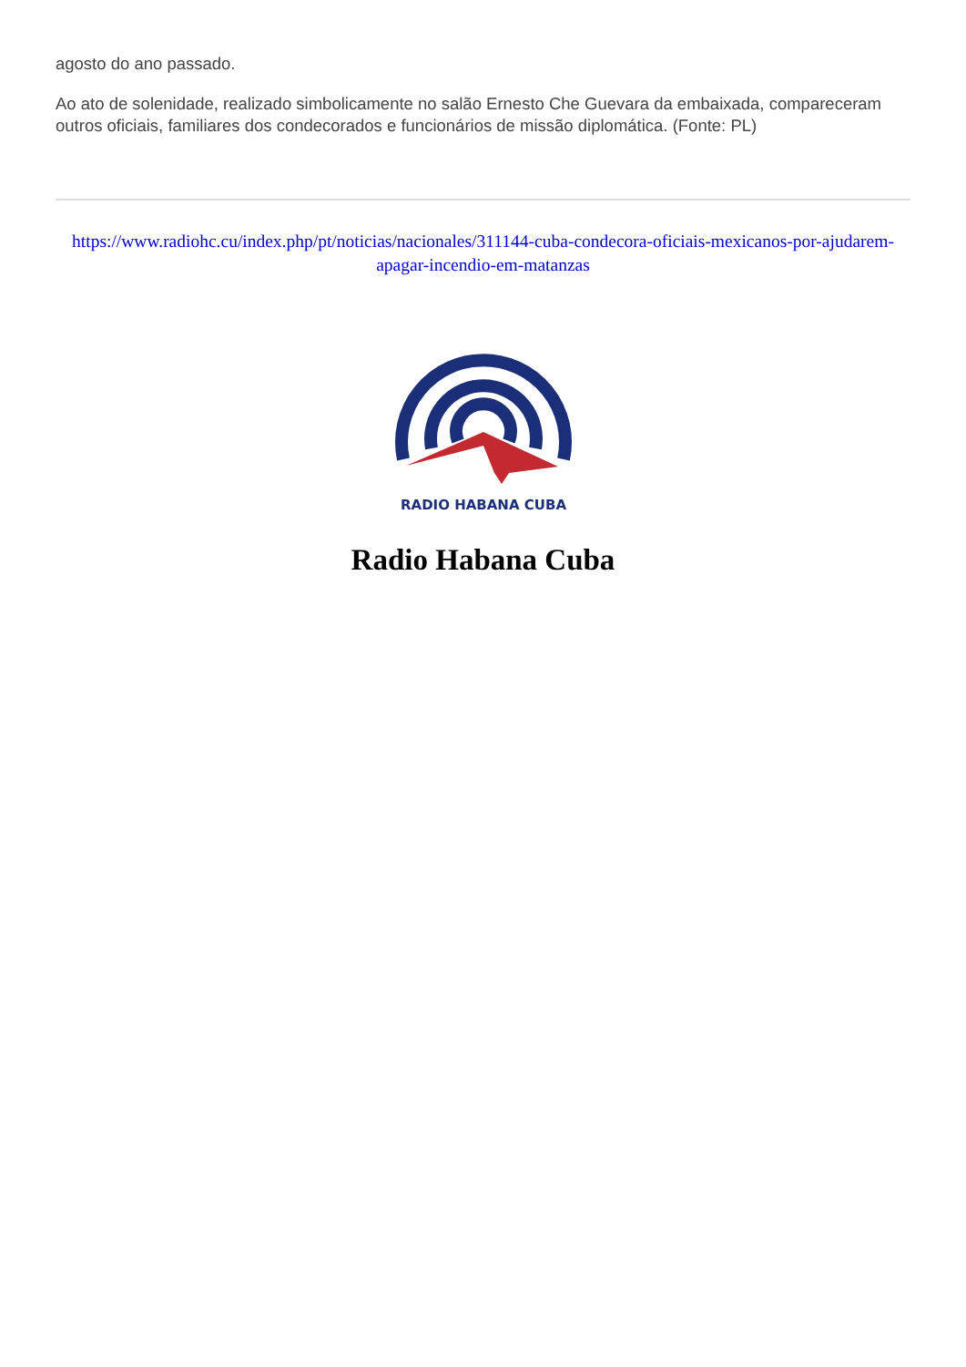agosto do ano passado.
Ao ato de solenidade, realizado simbolicamente no salão Ernesto Che Guevara da embaixada, compareceram outros oficiais, familiares dos condecorados e funcionários de missão diplomática. (Fonte: PL)
https://www.radiohc.cu/index.php/pt/noticias/nacionales/311144-cuba-condecora-oficiais-mexicanos-por-ajudarem-apagar-incendio-em-matanzas
RADIO HABANA CUBA
Radio Habana Cuba